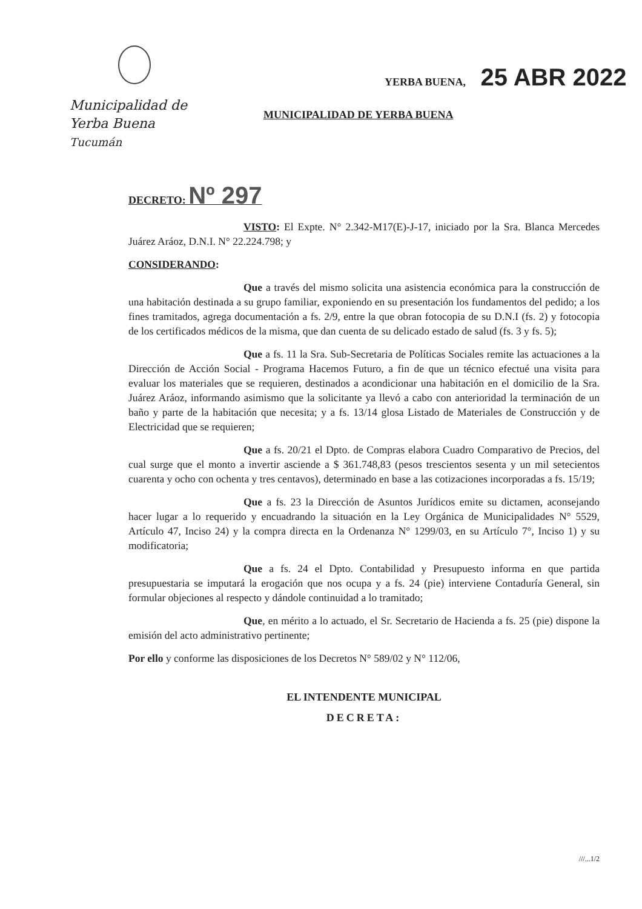Municipalidad de
Yerba Buena
Tucumán
YERBA BUENA, 25 ABR 2022
MUNICIPALIDAD DE YERBA BUENA
DECRETO: Nº 297
VISTO: El Expte. N° 2.342-M17(E)-J-17, iniciado por la Sra. Blanca Mercedes Juárez Aráoz, D.N.I. N° 22.224.798; y
CONSIDERANDO:
Que a través del mismo solicita una asistencia económica para la construcción de una habitación destinada a su grupo familiar, exponiendo en su presentación los fundamentos del pedido; a los fines tramitados, agrega documentación a fs. 2/9, entre la que obran fotocopia de su D.N.I (fs. 2) y fotocopia de los certificados médicos de la misma, que dan cuenta de su delicado estado de salud (fs. 3 y fs. 5);
Que a fs. 11 la Sra. Sub-Secretaria de Políticas Sociales remite las actuaciones a la Dirección de Acción Social - Programa Hacemos Futuro, a fin de que un técnico efectué una visita para evaluar los materiales que se requieren, destinados a acondicionar una habitación en el domicilio de la Sra. Juárez Aráoz, informando asimismo que la solicitante ya llevó a cabo con anterioridad la terminación de un baño y parte de la habitación que necesita; y a fs. 13/14 glosa Listado de Materiales de Construcción y de Electricidad que se requieren;
Que a fs. 20/21 el Dpto. de Compras elabora Cuadro Comparativo de Precios, del cual surge que el monto a invertir asciende a $ 361.748,83 (pesos trescientos sesenta y un mil setecientos cuarenta y ocho con ochenta y tres centavos), determinado en base a las cotizaciones incorporadas a fs. 15/19;
Que a fs. 23 la Dirección de Asuntos Jurídicos emite su dictamen, aconsejando hacer lugar a lo requerido y encuadrando la situación en la Ley Orgánica de Municipalidades N° 5529, Artículo 47, Inciso 24) y la compra directa en la Ordenanza N° 1299/03, en su Artículo 7°, Inciso 1) y su modificatoria;
Que a fs. 24 el Dpto. Contabilidad y Presupuesto informa en que partida presupuestaria se imputará la erogación que nos ocupa y a fs. 24 (pie) interviene Contaduría General, sin formular objeciones al respecto y dándole continuidad a lo tramitado;
Que, en mérito a lo actuado, el Sr. Secretario de Hacienda a fs. 25 (pie) dispone la emisión del acto administrativo pertinente;
Por ello y conforme las disposiciones de los Decretos N° 589/02 y N° 112/06,
EL INTENDENTE MUNICIPAL
DECRETA:
///...1/2